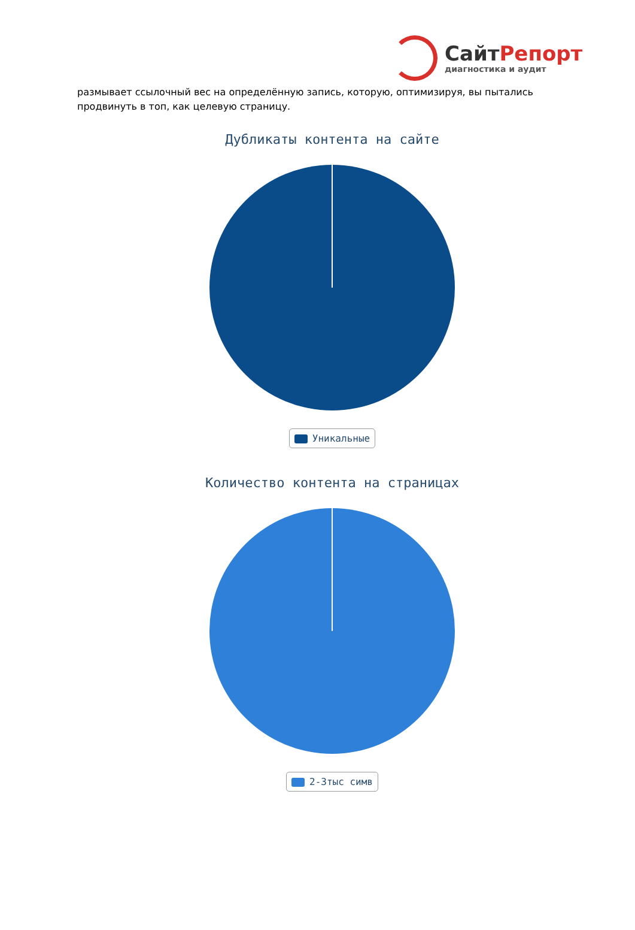СайтРепорт
диагностика и аудит
размывает ссылочный вес на определённую запись, которую, оптимизируя, вы пытались продвинуть в топ, как целевую страницу.
Дубликаты контента на сайте
Уникальные
Количество контента на страницах
2-3тыс симв